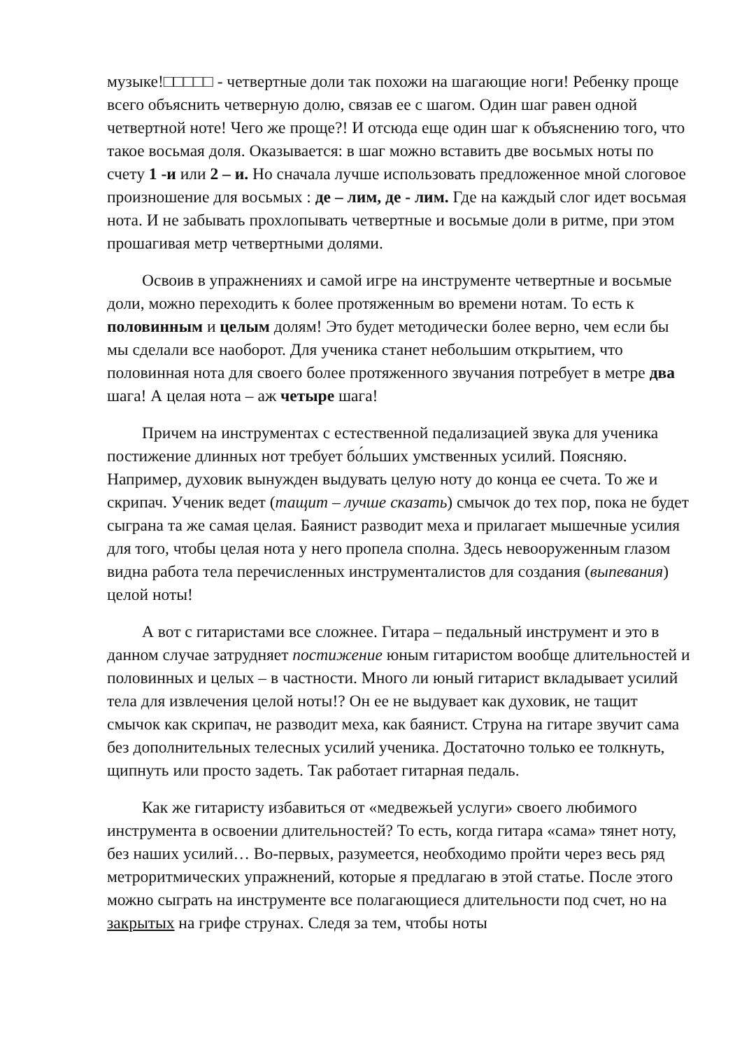музыке!□□□□□ - четвертные доли так похожи на шагающие ноги! Ребенку проще всего объяснить четверную долю, связав ее с шагом. Один шаг равен одной четвертной ноте! Чего же проще?! И отсюда еще один шаг к объяснению того, что такое восьмая доля. Оказывается: в шаг можно вставить две восьмых ноты по счету 1 -и или 2 – и. Но сначала лучше использовать предложенное мной слоговое произношение для восьмых : де – лим, де - лим. Где на каждый слог идет восьмая нота. И не забывать прохлопывать четвертные и восьмые доли в ритме, при этом прошагивая метр четвертными долями.
Освоив в упражнениях и самой игре на инструменте четвертные и восьмые доли, можно переходить к более протяженным во времени нотам. То есть к половинным и целым долям! Это будет методически более верно, чем если бы мы сделали все наоборот. Для ученика станет небольшим открытием, что половинная нота для своего более протяженного звучания потребует в метре два шага! А целая нота – аж четыре шага!
Причем на инструментах с естественной педализацией звука для ученика постижение длинных нот требует бо́льших умственных усилий. Поясняю. Например, духовик вынужден выдувать целую ноту до конца ее счета. То же и скрипач. Ученик ведет (тащит – лучше сказать) смычок до тех пор, пока не будет сыграна та же самая целая. Баянист разводит меха и прилагает мышечные усилия для того, чтобы целая нота у него пропела сполна. Здесь невооруженным глазом видна работа тела перечисленных инструменталистов для создания (выпевания) целой ноты!
А вот с гитаристами все сложнее. Гитара – педальный инструмент и это в данном случае затрудняет постижение юным гитаристом вообще длительностей и половинных и целых – в частности. Много ли юный гитарист вкладывает усилий тела для извлечения целой ноты!? Он ее не выдувает как духовик, не тащит смычок как скрипач, не разводит меха, как баянист. Струна на гитаре звучит сама без дополнительных телесных усилий ученика. Достаточно только ее толкнуть, щипнуть или просто задеть. Так работает гитарная педаль.
Как же гитаристу избавиться от «медвежьей услуги» своего любимого инструмента в освоении длительностей? То есть, когда гитара «сама» тянет ноту, без наших усилий… Во-первых, разумеется, необходимо пройти через весь ряд метроритмических упражнений, которые я предлагаю в этой статье. После этого можно сыграть на инструменте все полагающиеся длительности под счет, но на закрытых на грифе струнах. Следя за тем, чтобы ноты